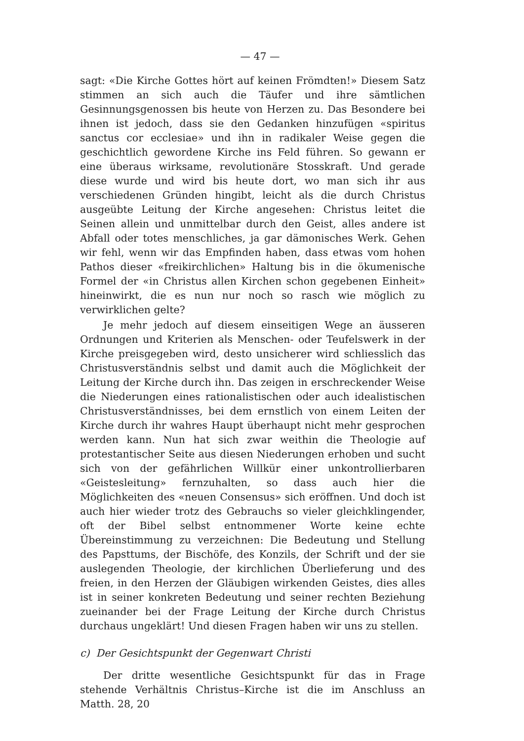— 47 —
sagt: «Die Kirche Gottes hört auf keinen Frömdten!» Diesem Satz stimmen an sich auch die Täufer und ihre sämtlichen Gesinnungsgenossen bis heute von Herzen zu. Das Besondere bei ihnen ist jedoch, dass sie den Gedanken hinzufügen «spiritus sanctus cor ecclesiae» und ihn in radikaler Weise gegen die geschichtlich gewordene Kirche ins Feld führen. So gewann er eine überaus wirksame, revolutionäre Stosskraft. Und gerade diese wurde und wird bis heute dort, wo man sich ihr aus verschiedenen Gründen hingibt, leicht als die durch Christus ausgeübte Leitung der Kirche angesehen: Christus leitet die Seinen allein und unmittelbar durch den Geist, alles andere ist Abfall oder totes menschliches, ja gar dämonisches Werk. Gehen wir fehl, wenn wir das Empfinden haben, dass etwas vom hohen Pathos dieser «freikirchlichen» Haltung bis in die ökumenische Formel der «in Christus allen Kirchen schon gegebenen Einheit» hineinwirkt, die es nun nur noch so rasch wie möglich zu verwirklichen gelte?
Je mehr jedoch auf diesem einseitigen Wege an äusseren Ordnungen und Kriterien als Menschen- oder Teufelswerk in der Kirche preisgegeben wird, desto unsicherer wird schliesslich das Christusverständnis selbst und damit auch die Möglichkeit der Leitung der Kirche durch ihn. Das zeigen in erschreckender Weise die Niederungen eines rationalistischen oder auch idealistischen Christusverständnisses, bei dem ernstlich von einem Leiten der Kirche durch ihr wahres Haupt überhaupt nicht mehr gesprochen werden kann. Nun hat sich zwar weithin die Theologie auf protestantischer Seite aus diesen Niederungen erhoben und sucht sich von der gefährlichen Willkür einer unkontrollierbaren «Geistesleitung» fernzuhalten, so dass auch hier die Möglichkeiten des «neuen Consensus» sich eröffnen. Und doch ist auch hier wieder trotz des Gebrauchs so vieler gleichklingender, oft der Bibel selbst entnommener Worte keine echte Übereinstimmung zu verzeichnen: Die Bedeutung und Stellung des Papsttums, der Bischöfe, des Konzils, der Schrift und der sie auslegenden Theologie, der kirchlichen Überlieferung und des freien, in den Herzen der Gläubigen wirkenden Geistes, dies alles ist in seiner konkreten Bedeutung und seiner rechten Beziehung zueinander bei der Frage Leitung der Kirche durch Christus durchaus ungeklärt! Und diesen Fragen haben wir uns zu stellen.
c) Der Gesichtspunkt der Gegenwart Christi
Der dritte wesentliche Gesichtspunkt für das in Frage stehende Verhältnis Christus–Kirche ist die im Anschluss an Matth. 28, 20